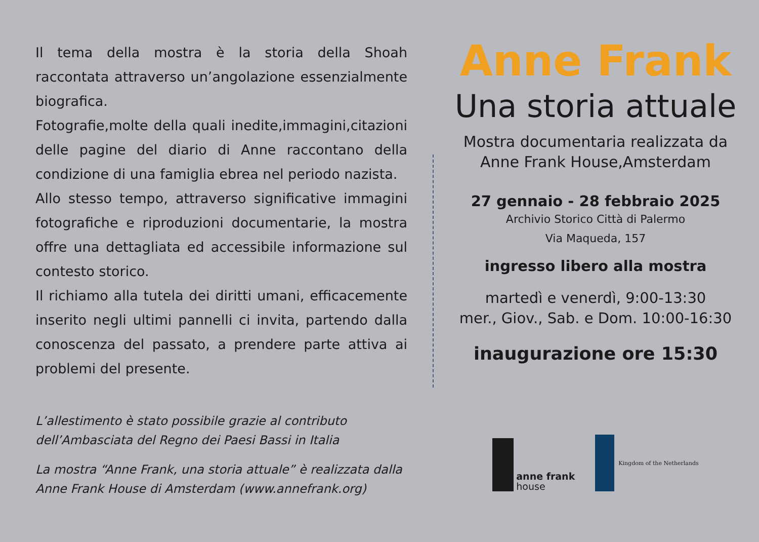Il tema della mostra è la storia della Shoah raccontata attraverso un’angolazione essenzialmente biografica.
Fotografie,molte della quali inedite,immagini,citazioni delle pagine del diario di Anne raccontano della condizione di una famiglia ebrea nel periodo nazista.
Allo stesso tempo, attraverso significative immagini fotografiche e riproduzioni documentarie, la mostra offre una dettagliata ed accessibile informazione sul contesto storico.
Il richiamo alla tutela dei diritti umani, efficacemente inserito negli ultimi pannelli ci invita, partendo dalla conoscenza del passato, a prendere parte attiva ai problemi del presente.
L’allestimento è stato possibile grazie al contributo
dell’Ambasciata del Regno dei Paesi Bassi in Italia
La mostra “Anne Frank, una storia attuale” è realizzata dalla
Anne Frank House di Amsterdam (www.annefrank.org)
Anne Frank
Una storia attuale
Mostra documentaria realizzata da
Anne Frank House,Amsterdam
27 gennaio - 28 febbraio 2025
Archivio Storico Città di Palermo
Via Maqueda, 157
ingresso libero alla mostra
martedì e venerdì, 9:00-13:30
mer., Giov., Sab. e Dom. 10:00-16:30
inaugurazione ore 15:30
anne frank
house
Kingdom of the Netherlands